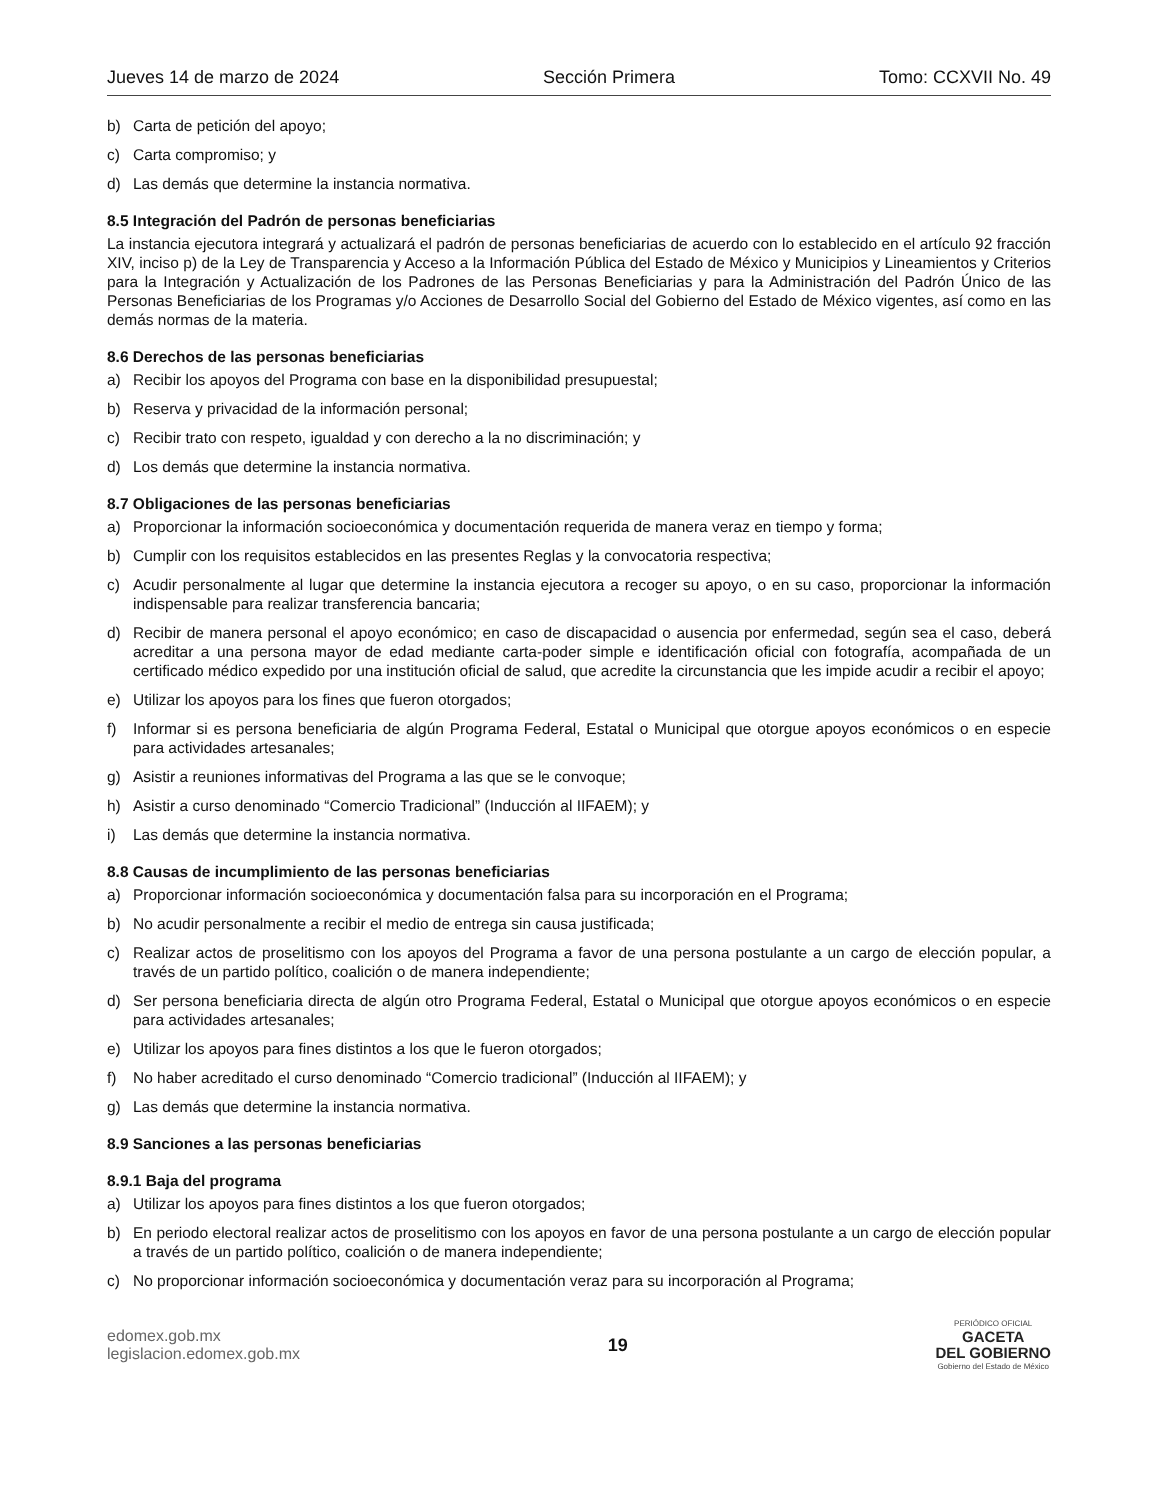Jueves 14 de marzo de 2024 Sección Primera Tomo: CCXVII No. 49
b) Carta de petición del apoyo;
c) Carta compromiso; y
d) Las demás que determine la instancia normativa.
8.5 Integración del Padrón de personas beneficiarias
La instancia ejecutora integrará y actualizará el padrón de personas beneficiarias de acuerdo con lo establecido en el artículo 92 fracción XIV, inciso p) de la Ley de Transparencia y Acceso a la Información Pública del Estado de México y Municipios y Lineamientos y Criterios para la Integración y Actualización de los Padrones de las Personas Beneficiarias y para la Administración del Padrón Único de las Personas Beneficiarias de los Programas y/o Acciones de Desarrollo Social del Gobierno del Estado de México vigentes, así como en las demás normas de la materia.
8.6 Derechos de las personas beneficiarias
a) Recibir los apoyos del Programa con base en la disponibilidad presupuestal;
b) Reserva y privacidad de la información personal;
c) Recibir trato con respeto, igualdad y con derecho a la no discriminación; y
d) Los demás que determine la instancia normativa.
8.7 Obligaciones de las personas beneficiarias
a) Proporcionar la información socioeconómica y documentación requerida de manera veraz en tiempo y forma;
b) Cumplir con los requisitos establecidos en las presentes Reglas y la convocatoria respectiva;
c) Acudir personalmente al lugar que determine la instancia ejecutora a recoger su apoyo, o en su caso, proporcionar la información indispensable para realizar transferencia bancaria;
d) Recibir de manera personal el apoyo económico; en caso de discapacidad o ausencia por enfermedad, según sea el caso, deberá acreditar a una persona mayor de edad mediante carta-poder simple e identificación oficial con fotografía, acompañada de un certificado médico expedido por una institución oficial de salud, que acredite la circunstancia que les impide acudir a recibir el apoyo;
e) Utilizar los apoyos para los fines que fueron otorgados;
f) Informar si es persona beneficiaria de algún Programa Federal, Estatal o Municipal que otorgue apoyos económicos o en especie para actividades artesanales;
g) Asistir a reuniones informativas del Programa a las que se le convoque;
h) Asistir a curso denominado “Comercio Tradicional” (Inducción al IIFAEM); y
i) Las demás que determine la instancia normativa.
8.8 Causas de incumplimiento de las personas beneficiarias
a) Proporcionar información socioeconómica y documentación falsa para su incorporación en el Programa;
b) No acudir personalmente a recibir el medio de entrega sin causa justificada;
c) Realizar actos de proselitismo con los apoyos del Programa a favor de una persona postulante a un cargo de elección popular, a través de un partido político, coalición o de manera independiente;
d) Ser persona beneficiaria directa de algún otro Programa Federal, Estatal o Municipal que otorgue apoyos económicos o en especie para actividades artesanales;
e) Utilizar los apoyos para fines distintos a los que le fueron otorgados;
f) No haber acreditado el curso denominado “Comercio tradicional” (Inducción al IIFAEM); y
g) Las demás que determine la instancia normativa.
8.9 Sanciones a las personas beneficiarias
8.9.1 Baja del programa
a) Utilizar los apoyos para fines distintos a los que fueron otorgados;
b) En periodo electoral realizar actos de proselitismo con los apoyos en favor de una persona postulante a un cargo de elección popular a través de un partido político, coalición o de manera independiente;
c) No proporcionar información socioeconómica y documentación veraz para su incorporación al Programa;
edomex.gob.mx
legislacion.edomex.gob.mx
19
PERIÓDICO OFICIAL
GACETA
DEL GOBIERNO
Gobierno del Estado de México